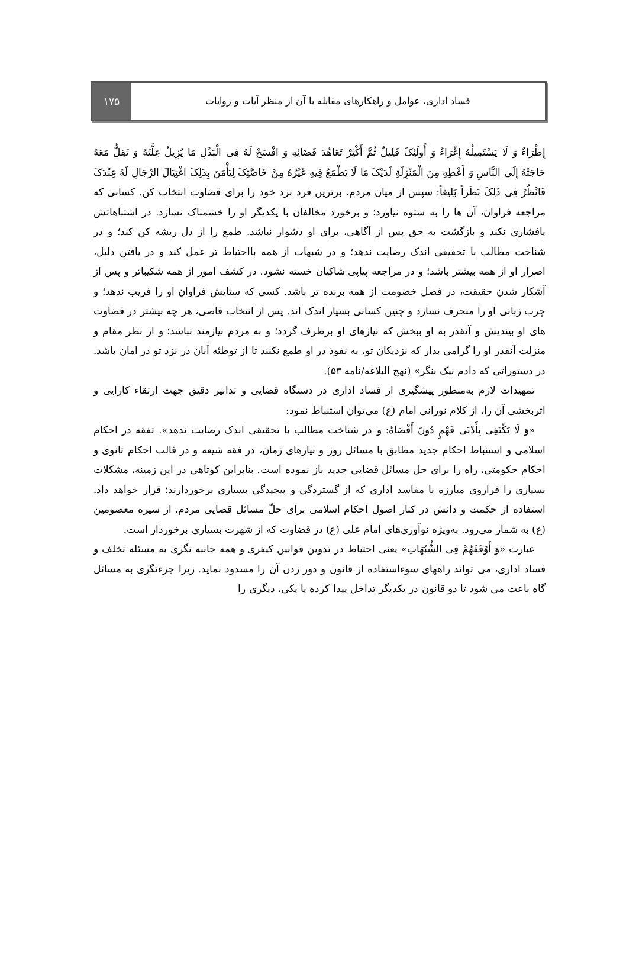فساد اداری، عوامل و راهکارهای مقابله با آن از منظر آیات و روایات
۱۷۵
إِطْرَاءٌ وَ لَا یَسْتَمِیلُهُ إِغْرَاءٌ وَ أُولَئِکَ قَلِیلٌ ثُمَّ أَکْثِرْ تَعَاهُدَ قَضَائِهِ وَ افْسَحْ لَهُ فِی الْبَذْلِ مَا یُزِیلُ عِلَّتَهُ وَ تَقِلُّ مَعَهُ حَاجَتُهُ إِلَی النَّاسِ وَ أَعْطِهِ مِنَ الْمَنْزِلَةِ لَدَیْکَ مَا لَا یَطْمَعُ فِیهِ غَیْرُهُ مِنْ خَاصَّتِکَ لِیَأْمَنَ بِذَلِکَ اغْتِیَالَ الرِّجَالِ لَهُ عِنْدَکَ فَانْظُرْ فِی ذَلِکَ نَظَراً بَلِیغاً: سپس از میان مردم، برترین فرد نزد خود را برای قضاوت انتخاب کن. کسانی که مراجعه فراوان، آن ها را به ستوه نیاورد؛ و برخورد مخالفان با یکدیگر او را خشمناک نسازد. در اشتباهاتش پافشاری نکند و بازگشت به حق پس از آگاهی، برای او دشوار نباشد. طمع را از دل ریشه کن کند؛ و در شناخت مطالب با تحقیقی اندک رضایت ندهد؛ و در شبهات از همه بااحتیاط تر عمل کند و در یافتن دلیل، اصرار او از همه بیشتر باشد؛ و در مراجعه پیاپی شاکیان خسته نشود. در کشف امور از همه شکیباتر و پس از آشکار شدن حقیقت، در فصل خصومت از همه برنده تر باشد. کسی که ستایش فراوان او را فریب ندهد؛ و چرب زبانی او را منحرف نسازد و چنین کسانی بسیار اندک اند. پس از انتخاب قاضی، هر چه بیشتر در قضاوت های او بیندیش و آنقدر به او ببخش که نیازهای او برطرف گردد؛ و به مردم نیازمند نباشد؛ و از نظر مقام و منزلت آنقدر او را گرامی بدار که نزدیکان تو، به نفوذ در او طمع نکنند تا از توطئه آنان در نزد تو در امان باشد. در دستوراتی که دادم نیک بنگر» (نهج البلاغه/نامه ۵۳).
تمهیدات لازم به‌منظور پیشگیری از فساد اداری در دستگاه قضایی و تدابیر دقیق جهت ارتقاء کارایی و اثربخشی آن را، از کلام نورانی امام (ع) می‌توان استنباط نمود:
«وَ لَا یَکْتَفِی بِأَدْنَی فَهْمٍ دُونَ أَقْصَاهُ: و در شناخت مطالب با تحقیقی اندک رضایت ندهد». تفقه در احکام اسلامی و استنباط احکام جدید مطابق با مسائل روز و نیازهای زمان، در فقه شیعه و در قالب احکام ثانوی و احکام حکومتی، راه را برای حل مسائل قضایی جدید باز نموده است. بنابراین کوتاهی در این زمینه، مشکلات بسیاری را فراروی مبارزه با مفاسد اداری که از گستردگی و پیچیدگی بسیاری برخوردارند؛ قرار خواهد داد. استفاده از حکمت و دانش در کنار اصول احکام اسلامی برای حلّ مسائل قضایی مردم، از سیره معصومین (ع) به شمار می‌رود. به‌ویژه نوآوری‌های امام علی (ع) در قضاوت که از شهرت بسیاری برخوردار است.
عبارت «وَ أَوْقَفَهُمْ فِی الشُّبُهَاتِ» یعنی احتیاط در تدوین قوانین کیفری و همه جانبه نگری به مسئله تخلف و فساد اداری، می تواند راههای سوءاستفاده از قانون و دور زدن آن را مسدود نماید. زیرا جزءنگری به مسائل گاه باعث می شود تا دو قانون در یکدیگر تداخل پیدا کرده یا یکی، دیگری را